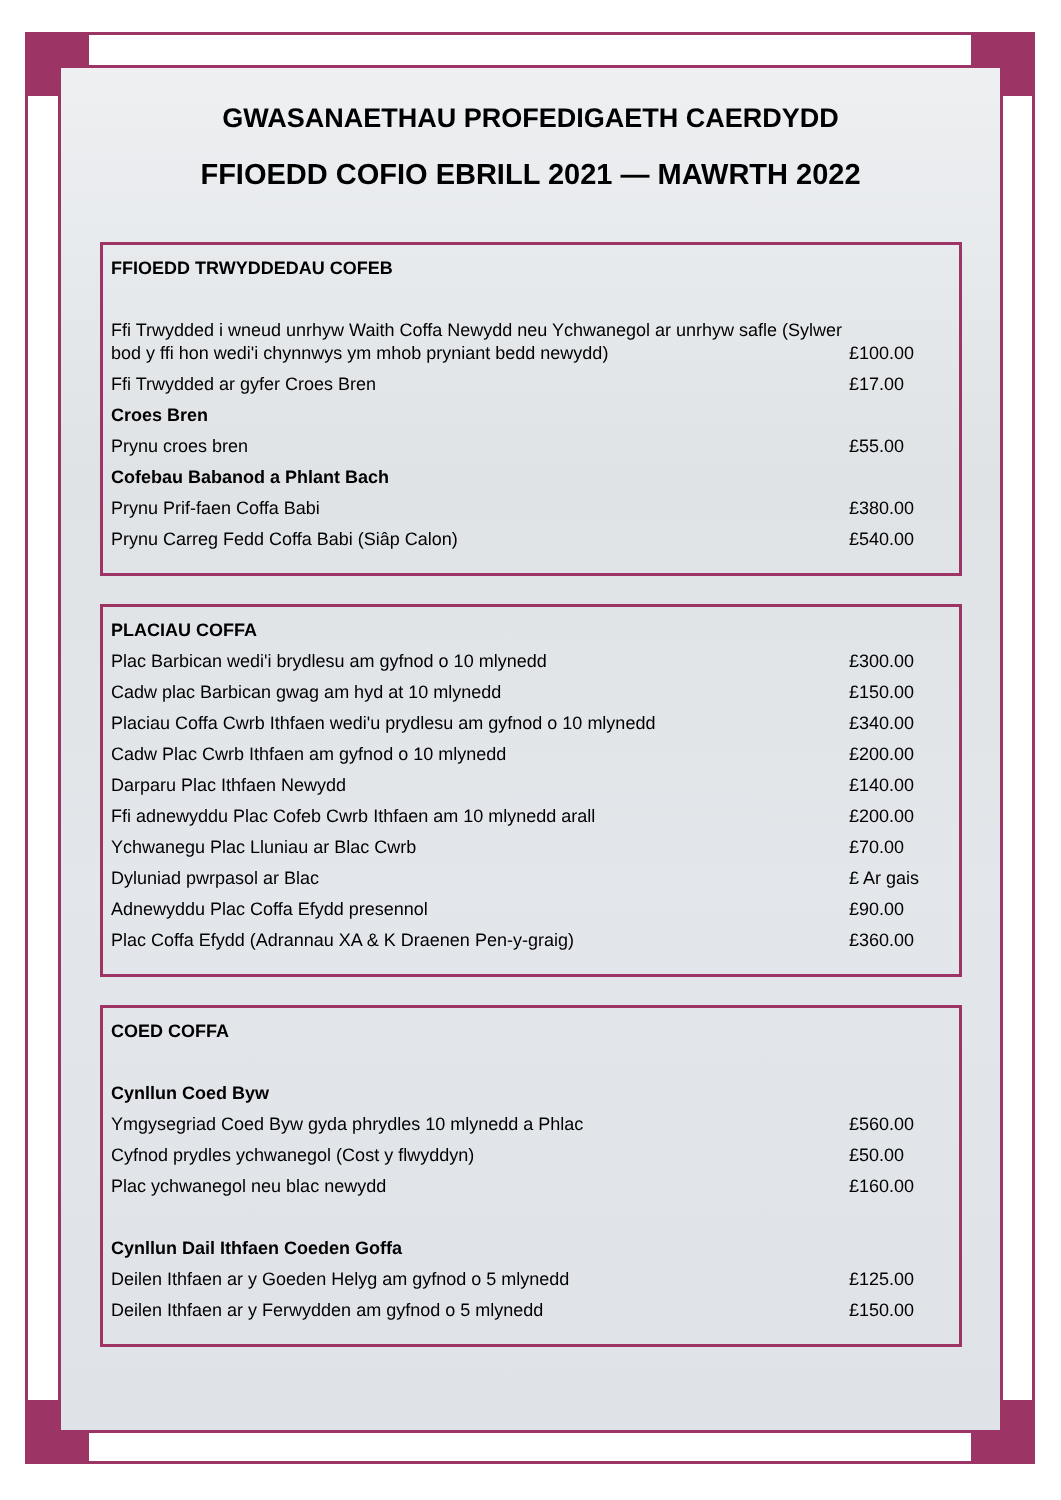GWASANAETHAU PROFEDIGAETH CAERDYDD
FFIOEDD COFIO EBRILL 2021 — MAWRTH 2022
| FFIOEDD TRWYDDEDAU COFEB | |
| Ffi Trwydded i wneud unrhyw Waith Coffa Newydd neu Ychwanegol ar unrhyw safle (Sylwer bod y ffi hon wedi'i chynnwys ym mhob pryniant bedd newydd) | £100.00 |
| Ffi Trwydded ar gyfer Croes Bren | £17.00 |
| Croes Bren | |
| Prynu croes bren | £55.00 |
| Cofebau Babanod a Phlant Bach | |
| Prynu Prif-faen Coffa Babi | £380.00 |
| Prynu Carreg Fedd Coffa Babi (Siâp Calon) | £540.00 |
| PLACIAU COFFA | |
| Plac Barbican wedi'i brydlesu am gyfnod o 10 mlynedd | £300.00 |
| Cadw plac Barbican gwag am hyd at 10 mlynedd | £150.00 |
| Placiau Coffa Cwrb Ithfaen wedi'u prydlesu am gyfnod o 10 mlynedd | £340.00 |
| Cadw Plac Cwrb Ithfaen am gyfnod o 10 mlynedd | £200.00 |
| Darparu Plac Ithfaen Newydd | £140.00 |
| Ffi adnewyddu Plac Cofeb Cwrb Ithfaen am 10 mlynedd arall | £200.00 |
| Ychwanegu Plac Lluniau ar Blac Cwrb | £70.00 |
| Dyluniad pwrpasol ar Blac | £ Ar gais |
| Adnewyddu Plac Coffa Efydd presennol | £90.00 |
| Plac Coffa Efydd (Adrannau XA & K Draenen Pen-y-graig) | £360.00 |
| COED COFFA | |
| Cynllun Coed Byw | |
| Ymgysegriad Coed Byw gyda phrydles 10 mlynedd a Phlac | £560.00 |
| Cyfnod prydles ychwanegol (Cost y flwyddyn) | £50.00 |
| Plac ychwanegol neu blac newydd | £160.00 |
| Cynllun Dail Ithfaen Coeden Goffa | |
| Deilen Ithfaen ar y Goeden Helyg am gyfnod o 5 mlynedd | £125.00 |
| Deilen Ithfaen ar y Ferwydden am gyfnod o 5 mlynedd | £150.00 |